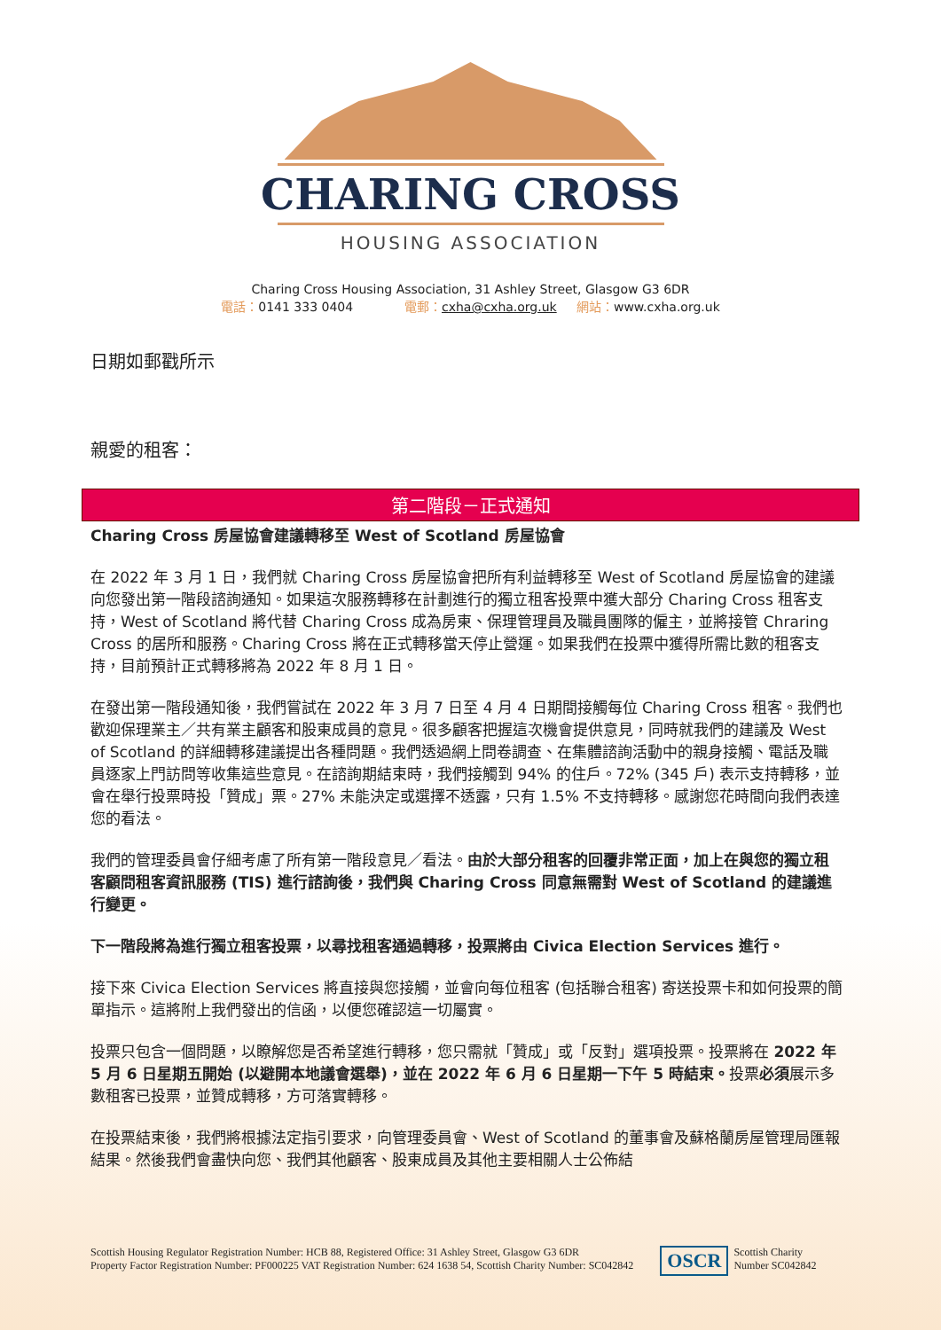CHARING CROSS
HOUSING ASSOCIATION
Charing Cross Housing Association, 31 Ashley Street, Glasgow G3 6DR
電話：0141 333 0404 電郵：cxha@cxha.org.uk 網站：www.cxha.org.uk
日期如郵戳所示
親愛的租客：
第二階段－正式通知
Charing Cross 房屋協會建議轉移至 West of Scotland 房屋協會
在 2022 年 3 月 1 日，我們就 Charing Cross 房屋協會把所有利益轉移至 West of Scotland 房屋協會的建議向您發出第一階段諮詢通知。如果這次服務轉移在計劃進行的獨立租客投票中獲大部分 Charing Cross 租客支持，West of Scotland 將代替 Charing Cross 成為房東、保理管理員及職員團隊的僱主，並將接管 Chraring Cross 的居所和服務。Charing Cross 將在正式轉移當天停止營運。如果我們在投票中獲得所需比數的租客支持，目前預計正式轉移將為 2022 年 8 月 1 日。
在發出第一階段通知後，我們嘗試在 2022 年 3 月 7 日至 4 月 4 日期間接觸每位 Charing Cross 租客。我們也歡迎保理業主／共有業主顧客和股東成員的意見。很多顧客把握這次機會提供意見，同時就我們的建議及 West of Scotland 的詳細轉移建議提出各種問題。我們透過網上問卷調查、在集體諮詢活動中的親身接觸、電話及職員逐家上門訪問等收集這些意見。在諮詢期結束時，我們接觸到 94% 的住戶。72% (345 戶) 表示支持轉移，並會在舉行投票時投「贊成」票。27% 未能決定或選擇不透露，只有 1.5% 不支持轉移。感謝您花時間向我們表達您的看法。
我們的管理委員會仔細考慮了所有第一階段意見／看法。由於大部分租客的回覆非常正面，加上在與您的獨立租客顧問租客資訊服務 (TIS) 進行諮詢後，我們與 Charing Cross 同意無需對 West of Scotland 的建議進行變更。
下一階段將為進行獨立租客投票，以尋找租客通過轉移，投票將由 Civica Election Services 進行。
接下來 Civica Election Services 將直接與您接觸，並會向每位租客 (包括聯合租客) 寄送投票卡和如何投票的簡單指示。這將附上我們發出的信函，以便您確認這一切屬實。
投票只包含一個問題，以瞭解您是否希望進行轉移，您只需就「贊成」或「反對」選項投票。投票將在 2022 年 5 月 6 日星期五開始 (以避開本地議會選舉)，並在 2022 年 6 月 6 日星期一下午 5 時結束。投票必須展示多數租客已投票，並贊成轉移，方可落實轉移。
在投票結束後，我們將根據法定指引要求，向管理委員會、West of Scotland 的董事會及蘇格蘭房屋管理局匯報結果。然後我們會盡快向您、我們其他顧客、股東成員及其他主要相關人士公佈結
Scottish Housing Regulator Registration Number: HCB 88, Registered Office: 31 Ashley Street, Glasgow G3 6DR
Property Factor Registration Number: PF000225 VAT Registration Number: 624 1638 54, Scottish Charity Number: SC042842
OSCR Scottish Charity
Number SC042842